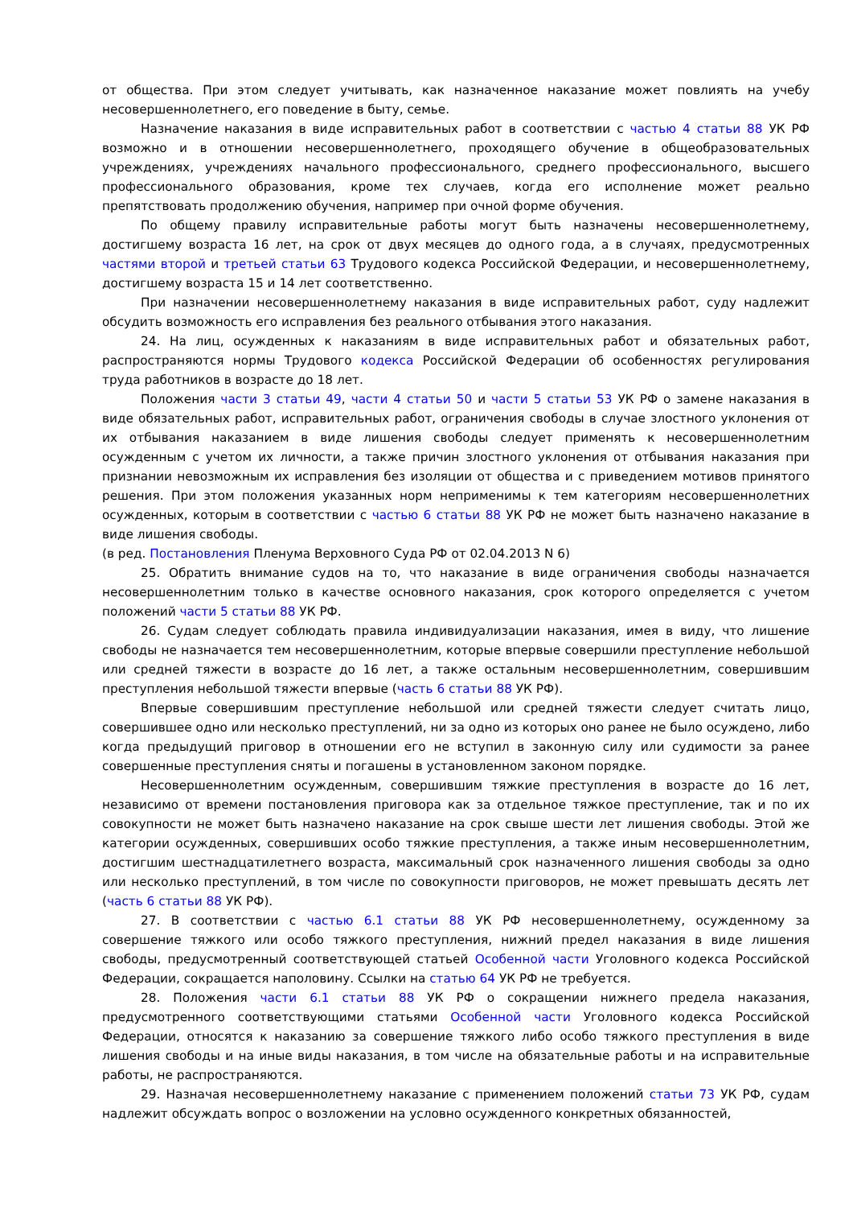от общества. При этом следует учитывать, как назначенное наказание может повлиять на учебу несовершеннолетнего, его поведение в быту, семье.
Назначение наказания в виде исправительных работ в соответствии с частью 4 статьи 88 УК РФ возможно и в отношении несовершеннолетнего, проходящего обучение в общеобразовательных учреждениях, учреждениях начального профессионального, среднего профессионального, высшего профессионального образования, кроме тех случаев, когда его исполнение может реально препятствовать продолжению обучения, например при очной форме обучения.
По общему правилу исправительные работы могут быть назначены несовершеннолетнему, достигшему возраста 16 лет, на срок от двух месяцев до одного года, а в случаях, предусмотренных частями второй и третьей статьи 63 Трудового кодекса Российской Федерации, и несовершеннолетнему, достигшему возраста 15 и 14 лет соответственно.
При назначении несовершеннолетнему наказания в виде исправительных работ, суду надлежит обсудить возможность его исправления без реального отбывания этого наказания.
24. На лиц, осужденных к наказаниям в виде исправительных работ и обязательных работ, распространяются нормы Трудового кодекса Российской Федерации об особенностях регулирования труда работников в возрасте до 18 лет.
Положения части 3 статьи 49, части 4 статьи 50 и части 5 статьи 53 УК РФ о замене наказания в виде обязательных работ, исправительных работ, ограничения свободы в случае злостного уклонения от их отбывания наказанием в виде лишения свободы следует применять к несовершеннолетним осужденным с учетом их личности, а также причин злостного уклонения от отбывания наказания при признании невозможным их исправления без изоляции от общества и с приведением мотивов принятого решения. При этом положения указанных норм неприменимы к тем категориям несовершеннолетних осужденных, которым в соответствии с частью 6 статьи 88 УК РФ не может быть назначено наказание в виде лишения свободы.
(в ред. Постановления Пленума Верховного Суда РФ от 02.04.2013 N 6)
25. Обратить внимание судов на то, что наказание в виде ограничения свободы назначается несовершеннолетним только в качестве основного наказания, срок которого определяется с учетом положений части 5 статьи 88 УК РФ.
26. Судам следует соблюдать правила индивидуализации наказания, имея в виду, что лишение свободы не назначается тем несовершеннолетним, которые впервые совершили преступление небольшой или средней тяжести в возрасте до 16 лет, а также остальным несовершеннолетним, совершившим преступления небольшой тяжести впервые (часть 6 статьи 88 УК РФ).
Впервые совершившим преступление небольшой или средней тяжести следует считать лицо, совершившее одно или несколько преступлений, ни за одно из которых оно ранее не было осуждено, либо когда предыдущий приговор в отношении его не вступил в законную силу или судимости за ранее совершенные преступления сняты и погашены в установленном законом порядке.
Несовершеннолетним осужденным, совершившим тяжкие преступления в возрасте до 16 лет, независимо от времени постановления приговора как за отдельное тяжкое преступление, так и по их совокупности не может быть назначено наказание на срок свыше шести лет лишения свободы. Этой же категории осужденных, совершивших особо тяжкие преступления, а также иным несовершеннолетним, достигшим шестнадцатилетнего возраста, максимальный срок назначенного лишения свободы за одно или несколько преступлений, в том числе по совокупности приговоров, не может превышать десять лет (часть 6 статьи 88 УК РФ).
27. В соответствии с частью 6.1 статьи 88 УК РФ несовершеннолетнему, осужденному за совершение тяжкого или особо тяжкого преступления, нижний предел наказания в виде лишения свободы, предусмотренный соответствующей статьей Особенной части Уголовного кодекса Российской Федерации, сокращается наполовину. Ссылки на статью 64 УК РФ не требуется.
28. Положения части 6.1 статьи 88 УК РФ о сокращении нижнего предела наказания, предусмотренного соответствующими статьями Особенной части Уголовного кодекса Российской Федерации, относятся к наказанию за совершение тяжкого либо особо тяжкого преступления в виде лишения свободы и на иные виды наказания, в том числе на обязательные работы и на исправительные работы, не распространяются.
29. Назначая несовершеннолетнему наказание с применением положений статьи 73 УК РФ, судам надлежит обсуждать вопрос о возложении на условно осужденного конкретных обязанностей,